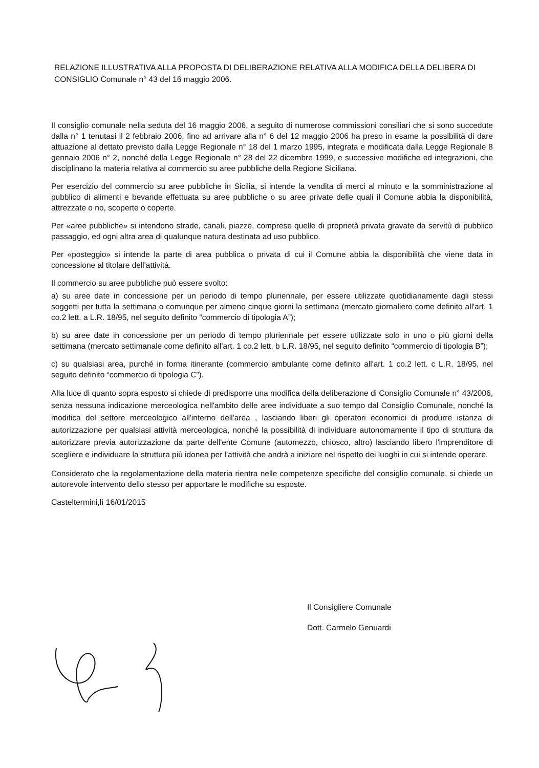RELAZIONE ILLUSTRATIVA ALLA PROPOSTA DI DELIBERAZIONE RELATIVA ALLA MODIFICA DELLA DELIBERA DI CONSIGLIO Comunale n° 43 del 16 maggio 2006.
Il consiglio comunale nella seduta del 16 maggio 2006, a seguito di numerose commissioni consiliari che si sono succedute dalla n° 1 tenutasi il 2 febbraio 2006, fino ad arrivare alla n° 6 del 12 maggio 2006 ha preso in esame la possibilità di dare attuazione al dettato previsto dalla Legge Regionale n° 18 del 1 marzo 1995, integrata e modificata dalla Legge Regionale 8 gennaio 2006 n° 2, nonché della Legge Regionale n° 28 del 22 dicembre 1999, e successive modifiche ed integrazioni, che disciplinano la materia relativa al commercio su aree pubbliche della Regione Siciliana.
Per esercizio del commercio su aree pubbliche in Sicilia, si intende la vendita di merci al minuto e la somministrazione al pubblico di alimenti e bevande effettuata su aree pubbliche o su aree private delle quali il Comune abbia la disponibilità, attrezzate o no, scoperte o coperte.
Per «aree pubbliche» si intendono strade, canali, piazze, comprese quelle di proprietà privata gravate da servitù di pubblico passaggio, ed ogni altra area di qualunque natura destinata ad uso pubblico.
Per «posteggio» si intende la parte di area pubblica o privata di cui il Comune abbia la disponibilità che viene data in concessione al titolare dell'attività.
Il commercio su aree pubbliche può essere svolto:
a) su aree date in concessione per un periodo di tempo pluriennale, per essere utilizzate quotidianamente dagli stessi soggetti per tutta la settimana o comunque per almeno cinque giorni la settimana (mercato giornaliero come definito all'art. 1 co.2 lett. a L.R. 18/95, nel seguito definito “commercio di tipologia A”);
b) su aree date in concessione per un periodo di tempo pluriennale per essere utilizzate solo in uno o più giorni della settimana (mercato settimanale come definito all'art. 1 co.2 lett. b L.R. 18/95, nel seguito definito “commercio di tipologia B”);
c) su qualsiasi area, purché in forma itinerante (commercio ambulante come definito all'art. 1 co.2 lett. c L.R. 18/95, nel seguito definito “commercio di tipologia C”).
Alla luce di quanto sopra esposto si chiede di predisporre una modifica della deliberazione di Consiglio Comunale n° 43/2006, senza nessuna indicazione merceologica nell'ambito delle aree individuate a suo tempo dal Consiglio Comunale, nonché la modifica del settore merceologico all'interno dell'area , lasciando liberi gli operatori economici di produrre istanza di autorizzazione per qualsiasi attività merceologica, nonché la possibilità di individuare autonomamente il tipo di struttura da autorizzare previa autorizzazione da parte dell'ente Comune (automezzo, chiosco, altro) lasciando libero l'imprenditore di scegliere e individuare la struttura più idonea per l'attività che andrà a iniziare nel rispetto dei luoghi in cui si intende operare.
Considerato che la regolamentazione della materia rientra nelle competenze specifiche del consiglio comunale, si chiede un autorevole intervento dello stesso per apportare le modifiche su esposte.
Casteltermini,lì 16/01/2015
Il Consigliere Comunale
Dott. Carmelo Genuardi